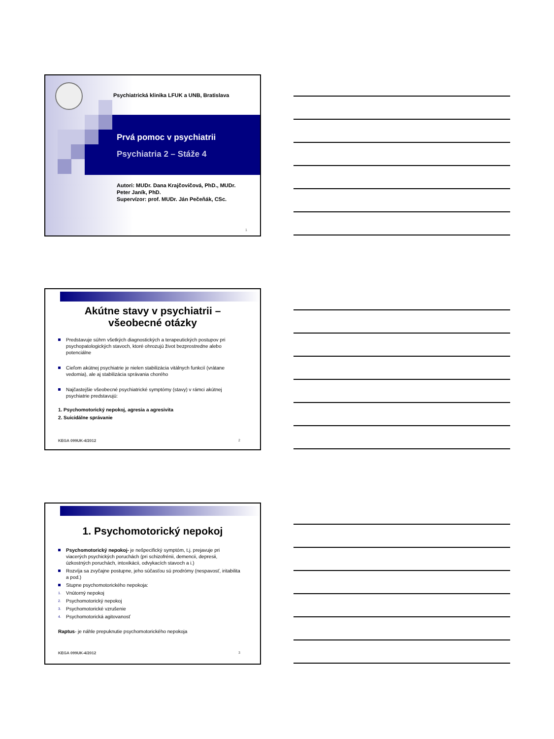Psychiatrická klinika LFUK a UNB, Bratislava
Prvá pomoc v psychiatrii
Psychiatria 2 – Stáže 4
Autori: MUDr. Dana Krajčovičová, PhD., MUDr. Peter Janík, PhD.
Supervízor: prof. MUDr. Ján Pečeňák, CSc.
1
Akútne stavy v psychiatrii –
všeobecné otázky
Predstavuje súhrn všetkých diagnostických a terapeutických postupov pri psychopatologických stavoch, ktoré ohrozujú život bezprostredne alebo potenciálne
Cieľom akútnej psychiatrie je nielen stabilizácia vitálnych funkcií (vrátane vedomia), ale aj stabilizácia správania chorého
Najčastejšie všeobecné psychiatrické symptómy (stavy) v rámci akútnej psychiatrie predstavujú:
1. Psychomotorický nepokoj, agresia a agresivita
2. Suicidálne správanie
KEGA 099UK-4/2012 2
1. Psychomotorický nepokoj
Psychomotorický nepokoj- je nešpecifický symptóm, t.j. prejavuje pri viacerých psychických poruchách (pri schizofrénii, demencii, depresii, úzkostných poruchách, intoxikácii, odvykacích stavoch a i.)
Rozvíja sa zvyčajne postupne, jeho súčasťou sú prodrómy (nespavosť, iritabilita a pod.)
Stupne psychomotorického nepokoja:
1. Vnútorný nepokoj
2. Psychomotorický nepokoj
3. Psychomotorické vzrušenie
4. Psychomotorická agitovanosť
Raptus- je náhle prepuknutie psychomotorického nepokoja
KEGA 099UK-4/2012 3